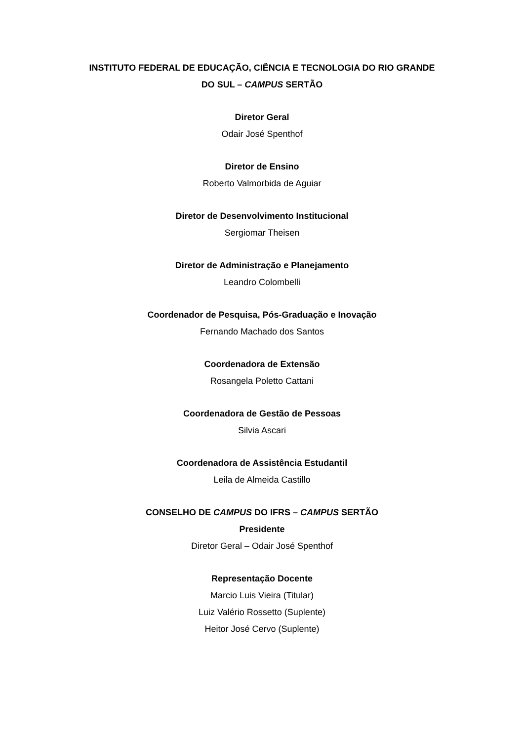INSTITUTO FEDERAL DE EDUCAÇÃO, CIÊNCIA E TECNOLOGIA DO RIO GRANDE DO SUL – CAMPUS SERTÃO
Diretor Geral
Odair José Spenthof
Diretor de Ensino
Roberto Valmorbida de Aguiar
Diretor de Desenvolvimento Institucional
Sergiomar Theisen
Diretor de Administração e Planejamento
Leandro Colombelli
Coordenador de Pesquisa, Pós-Graduação e Inovação
Fernando Machado dos Santos
Coordenadora de Extensão
Rosangela Poletto Cattani
Coordenadora de Gestão de Pessoas
Silvia Ascari
Coordenadora de Assistência Estudantil
Leila de Almeida Castillo
CONSELHO DE CAMPUS DO IFRS – CAMPUS SERTÃO
Presidente
Diretor Geral – Odair José Spenthof
Representação Docente
Marcio Luis Vieira (Titular)
Luiz Valério Rossetto (Suplente)
Heitor José Cervo (Suplente)